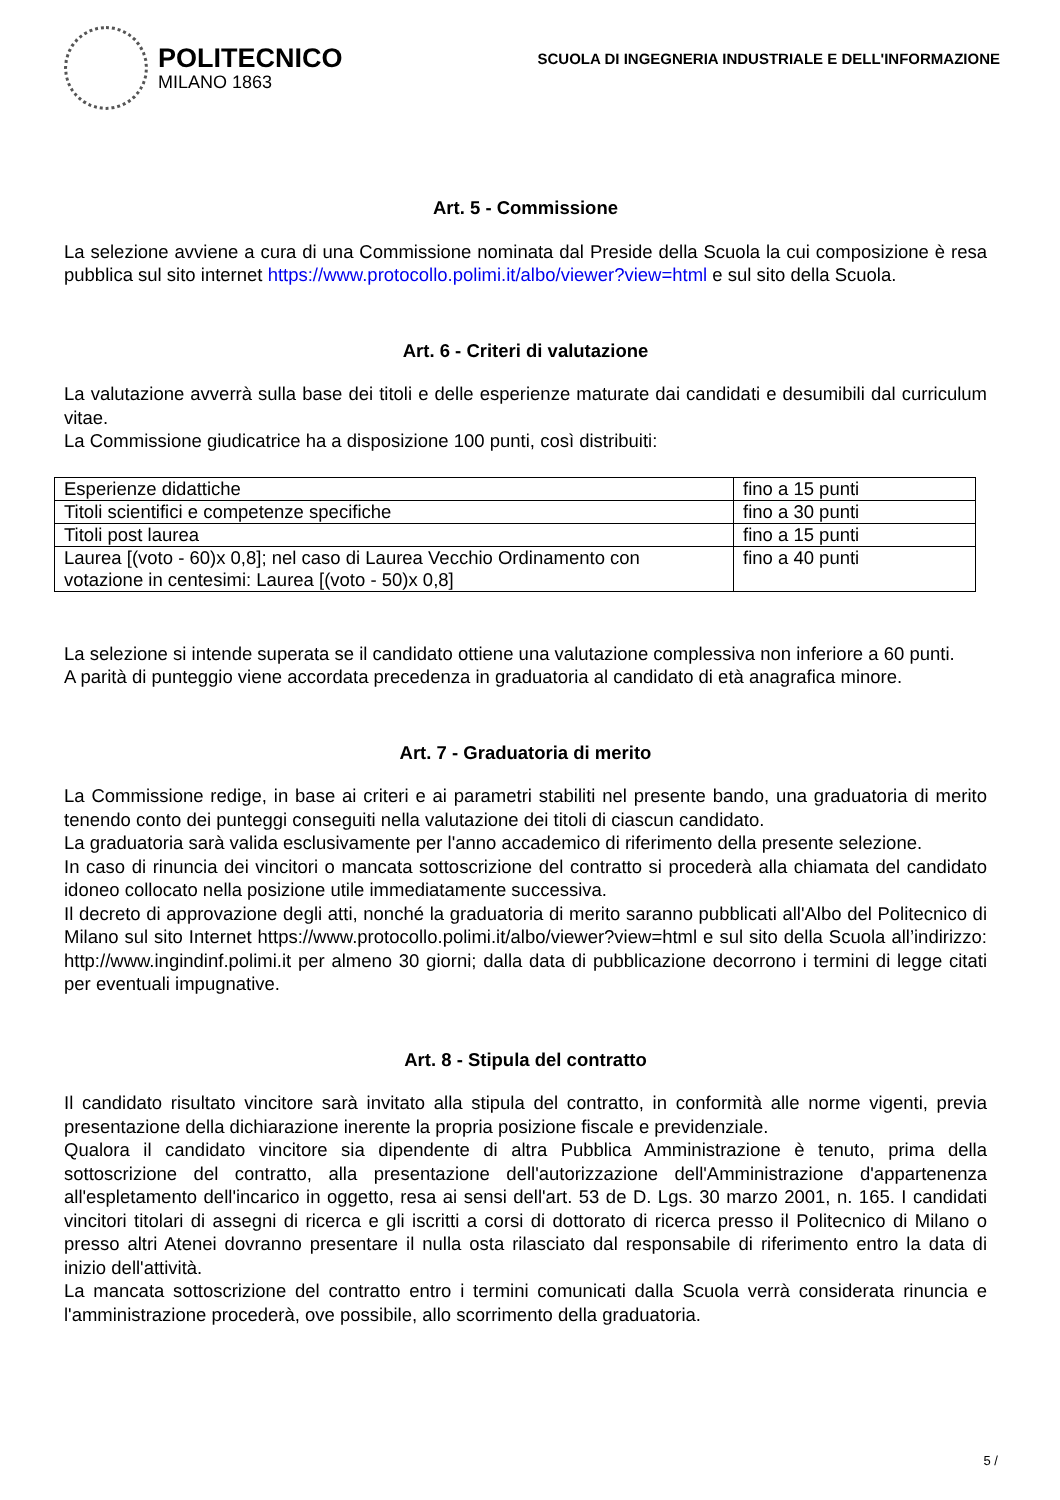POLITECNICO
MILANO 1863
SCUOLA DI INGEGNERIA INDUSTRIALE E DELL'INFORMAZIONE
Art. 5 - Commissione
La selezione avviene a cura di una Commissione nominata dal Preside della Scuola la cui composizione è resa pubblica sul sito internet https://www.protocollo.polimi.it/albo/viewer?view=html e sul sito della Scuola.
Art. 6 - Criteri di valutazione
La valutazione avverrà sulla base dei titoli e delle esperienze maturate dai candidati e desumibili dal curriculum vitae.
La Commissione giudicatrice ha a disposizione 100 punti, così distribuiti:
| Esperienze didattiche | fino a 15 punti |
| Titoli scientifici e competenze specifiche | fino a 30 punti |
| Titoli post laurea | fino a 15 punti |
| Laurea [(voto - 60)x 0,8]; nel caso di Laurea Vecchio Ordinamento con votazione in centesimi: Laurea [(voto - 50)x 0,8] | fino a 40 punti |
La selezione si intende superata se il candidato ottiene una valutazione complessiva non inferiore a 60 punti.
A parità di punteggio viene accordata precedenza in graduatoria al candidato di età anagrafica minore.
Art. 7 - Graduatoria di merito
La Commissione redige, in base ai criteri e ai parametri stabiliti nel presente bando, una graduatoria di merito tenendo conto dei punteggi conseguiti nella valutazione dei titoli di ciascun candidato.
La graduatoria sarà valida esclusivamente per l'anno accademico di riferimento della presente selezione.
In caso di rinuncia dei vincitori o mancata sottoscrizione del contratto si procederà alla chiamata del candidato idoneo collocato nella posizione utile immediatamente successiva.
Il decreto di approvazione degli atti, nonché la graduatoria di merito saranno pubblicati all'Albo del Politecnico di Milano sul sito Internet https://www.protocollo.polimi.it/albo/viewer?view=html e sul sito della Scuola all’indirizzo: http://www.ingindinf.polimi.it per almeno 30 giorni; dalla data di pubblicazione decorrono i termini di legge citati per eventuali impugnative.
Art. 8 - Stipula del contratto
Il candidato risultato vincitore sarà invitato alla stipula del contratto, in conformità alle norme vigenti, previa presentazione della dichiarazione inerente la propria posizione fiscale e previdenziale.
Qualora il candidato vincitore sia dipendente di altra Pubblica Amministrazione è tenuto, prima della sottoscrizione del contratto, alla presentazione dell'autorizzazione dell'Amministrazione d'appartenenza all'espletamento dell'incarico in oggetto, resa ai sensi dell'art. 53 de D. Lgs. 30 marzo 2001, n. 165. I candidati vincitori titolari di assegni di ricerca e gli iscritti a corsi di dottorato di ricerca presso il Politecnico di Milano o presso altri Atenei dovranno presentare il nulla osta rilasciato dal responsabile di riferimento entro la data di inizio dell'attività.
La mancata sottoscrizione del contratto entro i termini comunicati dalla Scuola verrà considerata rinuncia e l'amministrazione procederà, ove possibile, allo scorrimento della graduatoria.
5 /